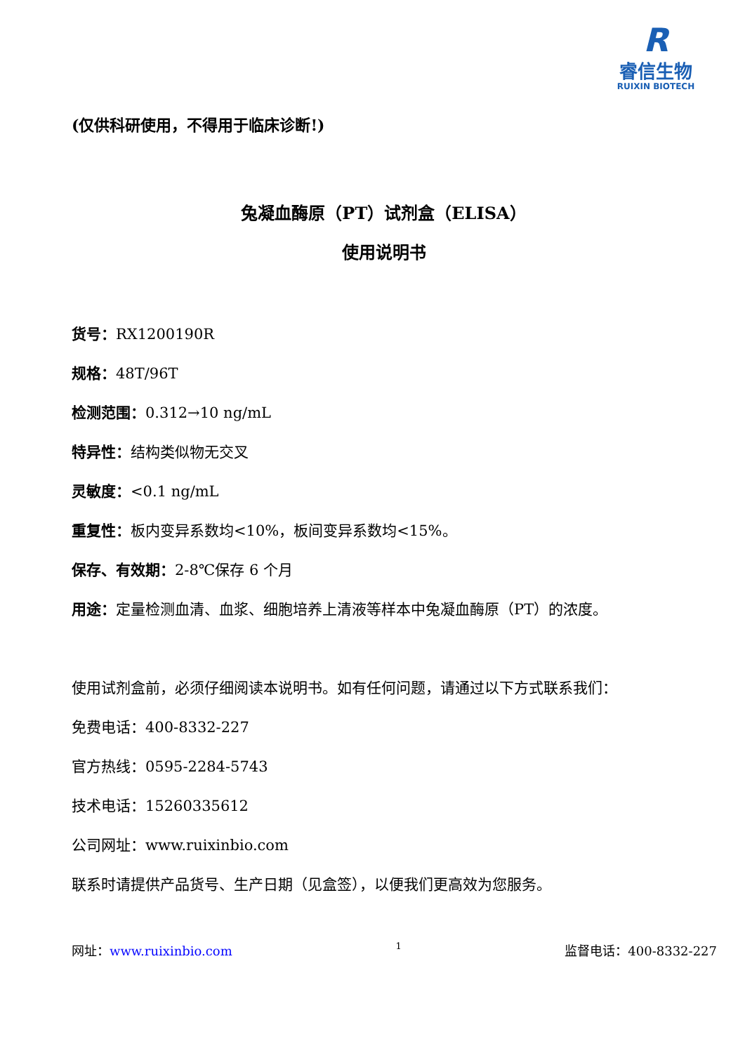R
睿信生物
RUIXIN BIOTECH
(仅供科研使用，不得用于临床诊断!)
兔凝血酶原（PT）试剂盒（ELISA）
使用说明书
货号：RX1200190R
规格：48T/96T
检测范围：0.312→10 ng/mL
特异性：结构类似物无交叉
灵敏度：<0.1 ng/mL
重复性：板内变异系数均<10%，板间变异系数均<15%。
保存、有效期：2-8℃保存 6 个月
用途：定量检测血清、血浆、细胞培养上清液等样本中兔凝血酶原（PT）的浓度。
使用试剂盒前，必须仔细阅读本说明书。如有任何问题，请通过以下方式联系我们：
免费电话：400-8332-227
官方热线：0595-2284-5743
技术电话：15260335612
公司网址：www.ruixinbio.com
联系时请提供产品货号、生产日期（见盒签），以便我们更高效为您服务。
网址：www.ruixinbio.com 1 监督电话：400-8332-227